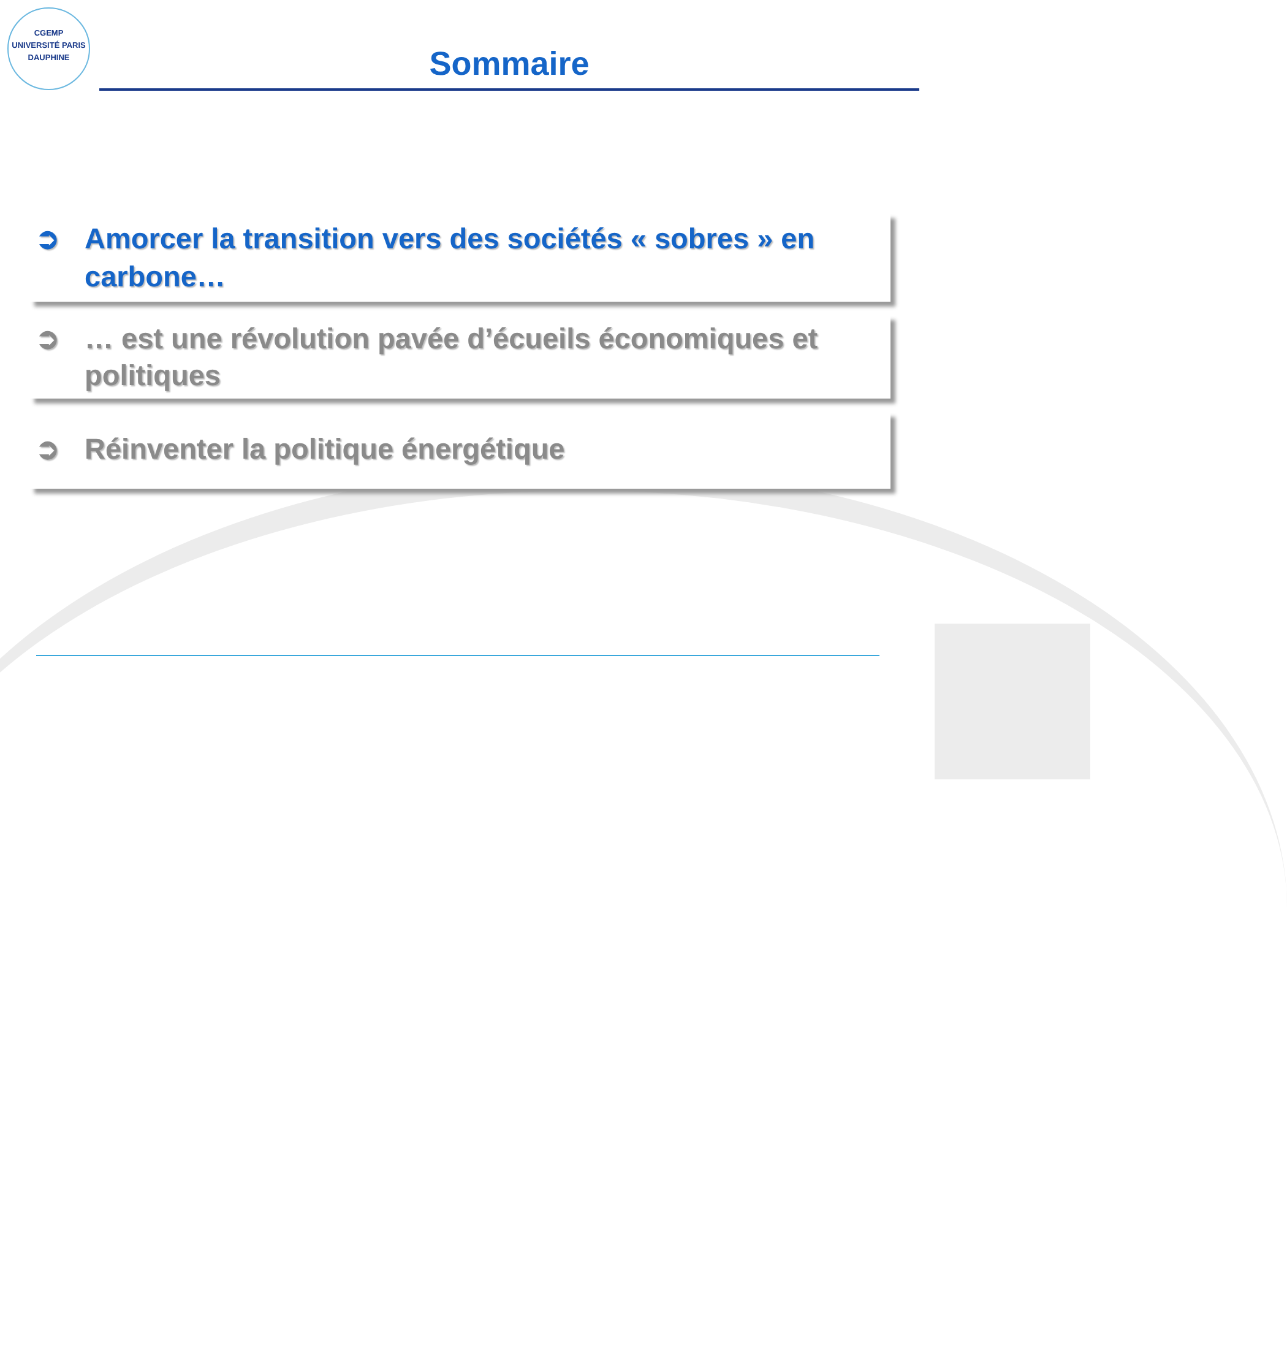CGEMP
UNIVERSITÉ PARIS DAUPHINE
Sommaire
➲ Amorcer la transition vers des sociétés « sobres » en carbone…
➲ … est une révolution pavée d’écueils économiques et politiques
➲ Réinventer la politique énergétique